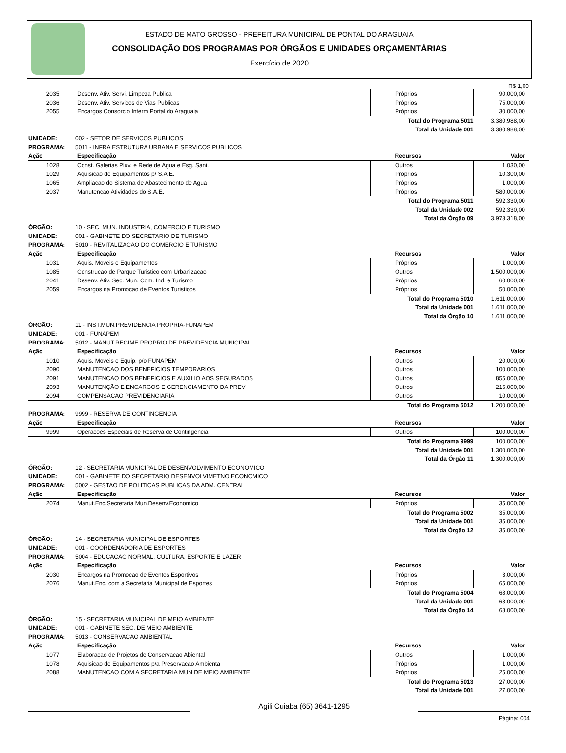ESTADO DE MATO GROSSO - PREFEITURA MUNICIPAL DE PONTAL DO ARAGUAIA
CONSOLIDAÇÃO DOS PROGRAMAS POR ÓRGÃOS E UNIDADES ORÇAMENTÁRIAS
Exercício de 2020
R$ 1,00
| 2035 | Desenv. Ativ. Servi. Limpeza Publica | Próprios | 90.000,00 |
| 2036 | Desenv. Ativ. Servicos de Vias Publicas | Próprios | 75.000,00 |
| 2055 | Encargos Consorcio Interm Portal do Araguaia | Próprios | 30.000,00 |
| | | Total do Programa 5011 | 3.380.988,00 |
| | | Total da Unidade 001 | 3.380.988,00 |
| UNIDADE: | 002 - SETOR DE SERVICOS PUBLICOS |
| PROGRAMA: | 5011 - INFRA ESTRUTURA URBANA E SERVICOS PUBLICOS |
| Ação | Especificação | Recursos | Valor |
| --- | --- | --- | --- |
| 1028 | Const. Galerias Pluv. e Rede de Agua e Esg. Sani. | Outros | 1.030,00 |
| 1029 | Aquisicao de Equipamentos p/ S.A.E. | Próprios | 10.300,00 |
| 1065 | Ampliacao do Sistema de Abastecimento de Agua | Próprios | 1.000,00 |
| 2037 | Manutencao Atividades do S.A.E. | Próprios | 580.000,00 |
| | | Total do Programa 5011 | 592.330,00 |
| | | Total da Unidade 002 | 592.330,00 |
| | | Total da Órgão 09 | 3.973.318,00 |
| ÓRGÃO: | 10 - SEC. MUN. INDUSTRIA, COMERCIO E TURISMO |
| UNIDADE: | 001 - GABINETE DO SECRETARIO DE TURISMO |
| PROGRAMA: | 5010 - REVITALIZACAO DO COMERCIO E TURISMO |
| Ação | Especificação | Recursos | Valor |
| --- | --- | --- | --- |
| 1031 | Aquis. Moveis e Equipamentos | Próprios | 1.000,00 |
| 1085 | Construcao de Parque Turistico com Urbanizacao | Outros | 1.500.000,00 |
| 2041 | Desenv. Ativ. Sec. Mun. Com. Ind. e Turismo | Próprios | 60.000,00 |
| 2059 | Encargos na Promocao de Eventos Turisticos | Próprios | 50.000,00 |
| | | Total do Programa 5010 | 1.611.000,00 |
| | | Total da Unidade 001 | 1.611.000,00 |
| | | Total da Órgão 10 | 1.611.000,00 |
| ÓRGÃO: | 11 - INST.MUN.PREVIDENCIA PROPRIA-FUNAPEM |
| UNIDADE: | 001 - FUNAPEM |
| PROGRAMA: | 5012 - MANUT.REGIME PROPRIO DE PREVIDENCIA MUNICIPAL |
| Ação | Especificação | Recursos | Valor |
| --- | --- | --- | --- |
| 1010 | Aquis. Moveis e Equip. p/o FUNAPEM | Outros | 20.000,00 |
| 2090 | MANUTENCAO DOS BENEFICIOS TEMPORARIOS | Outros | 100.000,00 |
| 2091 | MANUTENCAO DOS BENEFICIOS E AUXILIO AOS SEGURADOS | Outros | 855.000,00 |
| 2093 | MANUTENÇÃO E ENCARGOS E GERENCIAMENTO DA PREV | Outros | 215.000,00 |
| 2094 | COMPENSACAO PREVIDENCIARIA | Outros | 10.000,00 |
| | | Total do Programa 5012 | 1.200.000,00 |
| PROGRAMA: | 9999 - RESERVA DE CONTINGENCIA |
| Ação | Especificação | Recursos | Valor |
| --- | --- | --- | --- |
| 9999 | Operacoes Especiais de Reserva de Contingencia | Outros | 100.000,00 |
| | | Total do Programa 9999 | 100.000,00 |
| | | Total da Unidade 001 | 1.300.000,00 |
| | | Total da Órgão 11 | 1.300.000,00 |
| ÓRGÃO: | 12 - SECRETARIA MUNICIPAL DE DESENVOLVIMENTO ECONOMICO |
| UNIDADE: | 001 - GABINETE DO SECRETARIO DESENVOLVIMETNO ECONOMICO |
| PROGRAMA: | 5002 - GESTAO DE POLITICAS PUBLICAS DA ADM. CENTRAL |
| Ação | Especificação | Recursos | Valor |
| --- | --- | --- | --- |
| 2074 | Manut.Enc.Secretaria Mun.Desenv.Economico | Próprios | 35.000,00 |
| | | Total do Programa 5002 | 35.000,00 |
| | | Total da Unidade 001 | 35.000,00 |
| | | Total da Órgão 12 | 35.000,00 |
| ÓRGÃO: | 14 - SECRETARIA MUNICIPAL DE ESPORTES |
| UNIDADE: | 001 - COORDENADORIA DE ESPORTES |
| PROGRAMA: | 5004 - EDUCACAO NORMAL, CULTURA, ESPORTE E LAZER |
| Ação | Especificação | Recursos | Valor |
| --- | --- | --- | --- |
| 2030 | Encargos na Promocao de Eventos Esportivos | Próprios | 3.000,00 |
| 2076 | Manut.Enc. com a Secretaria Municipal de Esportes | Próprios | 65.000,00 |
| | | Total do Programa 5004 | 68.000,00 |
| | | Total da Unidade 001 | 68.000,00 |
| | | Total da Órgão 14 | 68.000,00 |
| ÓRGÃO: | 15 - SECRETARIA MUNICIPAL DE MEIO AMBIENTE |
| UNIDADE: | 001 - GABINETE SEC. DE MEIO AMBIENTE |
| PROGRAMA: | 5013 - CONSERVACAO AMBIENTAL |
| Ação | Especificação | Recursos | Valor |
| --- | --- | --- | --- |
| 1077 | Elaboracao de Projetos de Conservacao Abiental | Outros | 1.000,00 |
| 1078 | Aquisicao de Equipamentos p/a Preservacao Ambienta | Próprios | 1.000,00 |
| 2088 | MANUTENCAO COM A SECRETARIA MUN DE MEIO AMBIENTE | Próprios | 25.000,00 |
| | | Total do Programa 5013 | 27.000,00 |
| | | Total da Unidade 001 | 27.000,00 |
Agili Cuiaba (65) 3641-1295
Página: 004